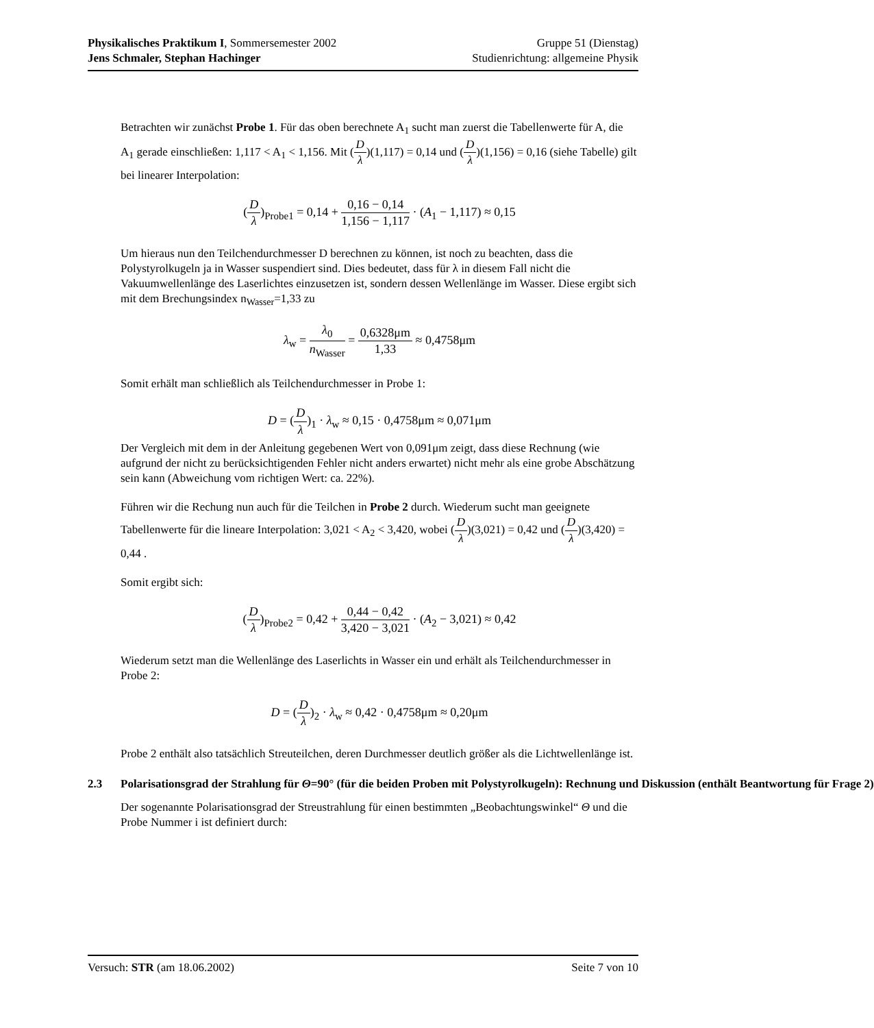Physikalisches Praktikum I, Sommersemester 2002
Jens Schmaler, Stephan Hachinger
Gruppe 51 (Dienstag)
Studienrichtung: allgemeine Physik
Betrachten wir zunächst Probe 1. Für das oben berechnete A<sub>1</sub> sucht man zuerst die Tabellenwerte für A, die A<sub>1</sub> gerade einschließen: 1,117 < A<sub>1</sub> < 1,156. Mit (D λ)(1,117) = 0,14 und (D λ)(1,156) = 0,16 (siehe Tabelle) gilt bei linearer Interpolation:
(D λ)<sub>Probe1</sub> = 0,14 + 0,16 − 0,14 1,156 − 1,117 · (A<sub>1</sub> − 1,117) ≈ 0,15
Um hieraus nun den Teilchendurchmesser D berechnen zu können, ist noch zu beachten, dass die Polystyrolkugeln ja in Wasser suspendiert sind. Dies bedeutet, dass für λ in diesem Fall nicht die Vakuumwellenlänge des Laserlichtes einzusetzen ist, sondern dessen Wellenlänge im Wasser. Diese ergibt sich mit dem Brechungsindex n<sub>Wasser</sub>=1,33 zu
λ<sub>w</sub> = λ<sub>0</sub> n<sub>Wasser</sub> = 0,6328μm 1,33 ≈ 0,4758μm
Somit erhält man schließlich als Teilchendurchmesser in Probe 1:
D = (D λ)<sub>1</sub> · λ<sub>w</sub> ≈ 0,15 · 0,4758μm ≈ 0,071μm
Der Vergleich mit dem in der Anleitung gegebenen Wert von 0,091μm zeigt, dass diese Rechnung (wie aufgrund der nicht zu berücksichtigenden Fehler nicht anders erwartet) nicht mehr als eine grobe Abschätzung sein kann (Abweichung vom richtigen Wert: ca. 22%).
Führen wir die Rechung nun auch für die Teilchen in Probe 2 durch. Wiederum sucht man geeignete Tabellenwerte für die lineare Interpolation: 3,021 < A<sub>2</sub> < 3,420, wobei (D λ)(3,021) = 0,42 und (D λ)(3,420) = 0,44 .
Somit ergibt sich:
(D λ)<sub>Probe2</sub> = 0,42 + 0,44 − 0,42 3,420 − 3,021 · (A<sub>2</sub> − 3,021) ≈ 0,42
Wiederum setzt man die Wellenlänge des Laserlichts in Wasser ein und erhält als Teilchendurchmesser in Probe 2:
D = (D λ)<sub>2</sub> · λ<sub>w</sub> ≈ 0,42 · 0,4758μm ≈ 0,20μm
Probe 2 enthält also tatsächlich Streuteilchen, deren Durchmesser deutlich größer als die Lichtwellenlänge ist.
2.3 Polarisationsgrad der Strahlung für Θ=90° (für die beiden Proben mit Polystyrolkugeln): Rechnung und Diskussion (enthält Beantwortung für Frage 2)
Der sogenannte Polarisationsgrad der Streustrahlung für einen bestimmten „Beobachtungswinkel“ Θ und die Probe Nummer i ist definiert durch:
Versuch: STR (am 18.06.2002) Seite 7 von 10